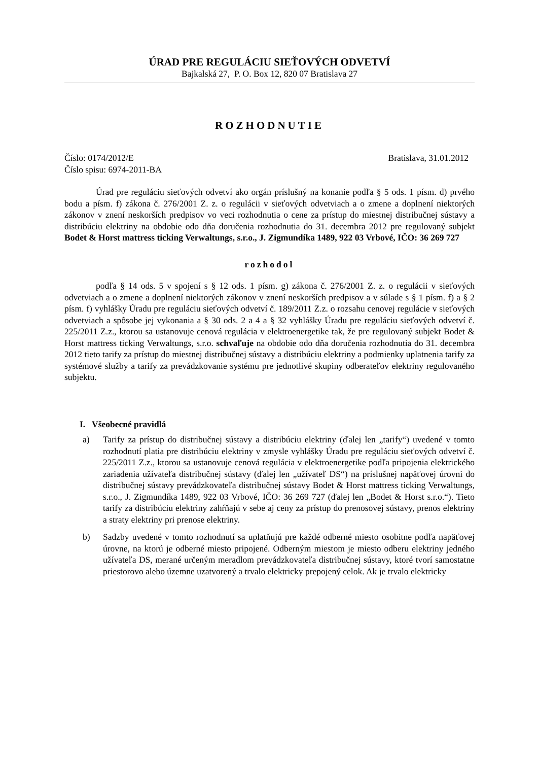ÚRAD PRE REGULÁCIU SIEŤOVÝCH ODVETVÍ
Bajkalská 27, P. O. Box 12, 820 07 Bratislava 27
ROZHODNUTIE
Číslo: 0174/2012/E Bratislava, 31.01.2012
Číslo spisu: 6974-2011-BA
Úrad pre reguláciu sieťových odvetví ako orgán príslušný na konanie podľa § 5 ods. 1 písm. d) prvého bodu a písm. f) zákona č. 276/2001 Z. z. o regulácii v sieťových odvetviach a o zmene a doplnení niektorých zákonov v znení neskorších predpisov vo veci rozhodnutia o cene za prístup do miestnej distribučnej sústavy a distribúciu elektriny na obdobie odo dňa doručenia rozhodnutia do 31. decembra 2012 pre regulovaný subjekt Bodet & Horst mattress ticking Verwaltungs, s.r.o., J. Zigmundíka 1489, 922 03 Vrbové, IČO: 36 269 727
rozhodol
podľa § 14 ods. 5 v spojení s § 12 ods. 1 písm. g) zákona č. 276/2001 Z. z. o regulácii v sieťových odvetviach a o zmene a doplnení niektorých zákonov v znení neskorších predpisov a v súlade s § 1 písm. f) a § 2 písm. f) vyhlášky Úradu pre reguláciu sieťových odvetví č. 189/2011 Z.z. o rozsahu cenovej regulácie v sieťových odvetviach a spôsobe jej vykonania a § 30 ods. 2 a 4 a § 32 vyhlášky Úradu pre reguláciu sieťových odvetví č. 225/2011 Z.z., ktorou sa ustanovuje cenová regulácia v elektroenergetike tak, že pre regulovaný subjekt Bodet & Horst mattress ticking Verwaltungs, s.r.o. schvaľuje na obdobie odo dňa doručenia rozhodnutia do 31. decembra 2012 tieto tarify za prístup do miestnej distribučnej sústavy a distribúciu elektriny a podmienky uplatnenia tarify za systémové služby a tarify za prevádzkovanie systému pre jednotlivé skupiny odberateľov elektriny regulovaného subjektu.
I. Všeobecné pravidlá
a) Tarify za prístup do distribučnej sústavy a distribúciu elektriny (ďalej len „tarify“) uvedené v tomto rozhodnutí platia pre distribúciu elektriny v zmysle vyhlášky Úradu pre reguláciu sieťových odvetví č. 225/2011 Z.z., ktorou sa ustanovuje cenová regulácia v elektroenergetike podľa pripojenia elektrického zariadenia užívateľa distribučnej sústavy (ďalej len „užívateľ DS“) na príslušnej napäťovej úrovni do distribučnej sústavy prevádzkovateľa distribučnej sústavy Bodet & Horst mattress ticking Verwaltungs, s.r.o., J. Zigmundíka 1489, 922 03 Vrbové, IČO: 36 269 727 (ďalej len „Bodet & Horst s.r.o.“). Tieto tarify za distribúciu elektriny zahŕňajú v sebe aj ceny za prístup do prenosovej sústavy, prenos elektriny a straty elektriny pri prenose elektriny.
b) Sadzby uvedené v tomto rozhodnutí sa uplatňujú pre každé odberné miesto osobitne podľa napäťovej úrovne, na ktorú je odberné miesto pripojené. Odberným miestom je miesto odberu elektriny jedného užívateľa DS, merané určeným meradlom prevádzkovateľa distribučnej sústavy, ktoré tvorí samostatne priestorovo alebo územne uzatvorený a trvalo elektricky prepojený celok. Ak je trvalo elektricky